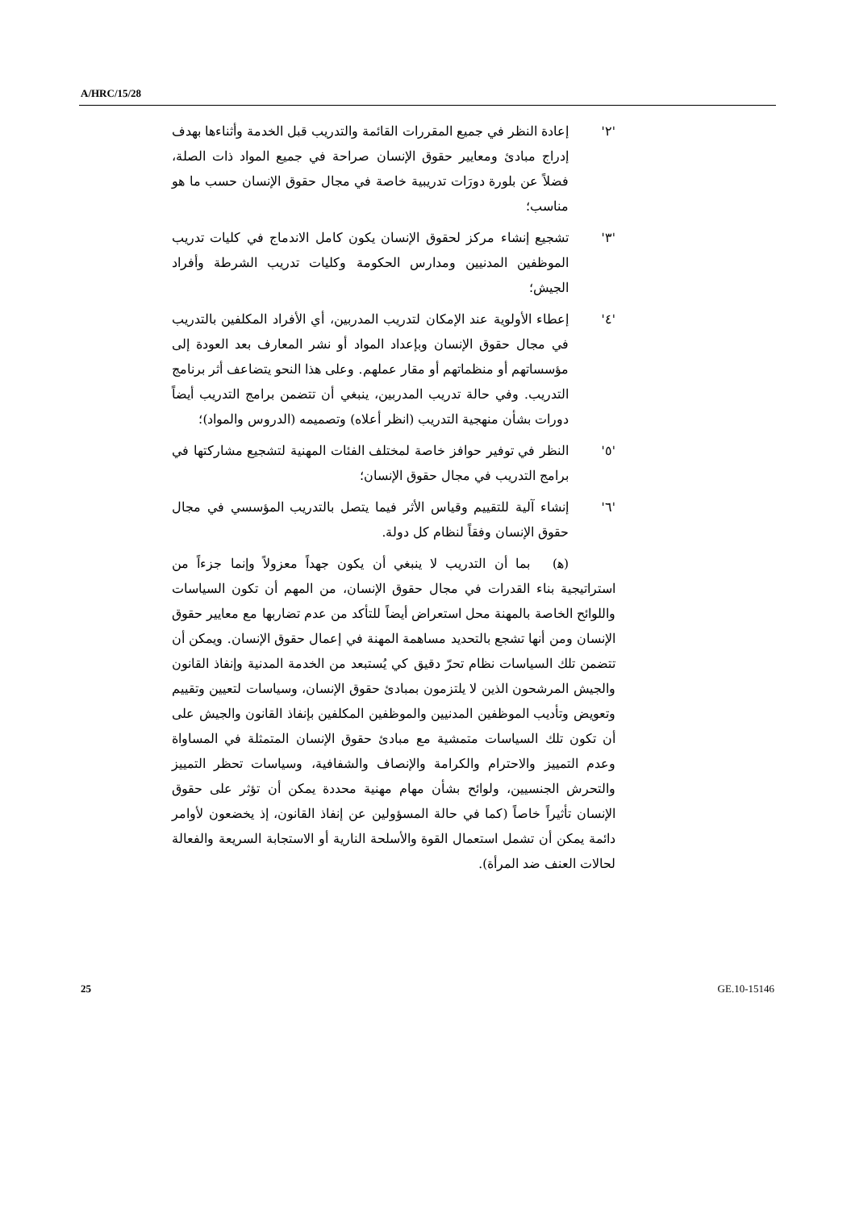A/HRC/15/28
'٢' إعادة النظر في جميع المقررات القائمة والتدريب قبل الخدمة وأثناءها بهدف إدراج مبادئ ومعايير حقوق الإنسان صراحة في جميع المواد ذات الصلة، فضلاً عن بلورة دورَات تدريبية خاصة في مجال حقوق الإنسان حسب ما هو مناسب؛
'٣' تشجيع إنشاء مركز لحقوق الإنسان يكون كامل الاندماج في كليات تدريب الموظفين المدنيين ومدارس الحكومة وكليات تدريب الشرطة وأفراد الجيش؛
'٤' إعطاء الأولوية عند الإمكان لتدريب المدربين، أي الأفراد المكلفين بالتدريب في مجال حقوق الإنسان وبإعداد المواد أو نشر المعارف بعد العودة إلى مؤسساتهم أو منظماتهم أو مقار عملهم. وعلى هذا النحو يتضاعف أثر برنامج التدريب. وفي حالة تدريب المدربين، ينبغي أن تتضمن برامج التدريب أيضاً دورات بشأن منهجية التدريب (انظر أعلاه) وتصميمه (الدروس والمواد)؛
'٥' النظر في توفير حوافز خاصة لمختلف الفئات المهنية لتشجيع مشاركتها في برامج التدريب في مجال حقوق الإنسان؛
'٦' إنشاء آلية للتقييم وقياس الأثر فيما يتصل بالتدريب المؤسسي في مجال حقوق الإنسان وفقاً لنظام كل دولة.
(ﻫ) بما أن التدريب لا ينبغي أن يكون جهداً معزولاً وإنما جزءاً من استراتيجية بناء القدرات في مجال حقوق الإنسان، من المهم أن تكون السياسات واللوائح الخاصة بالمهنة محل استعراض أيضاً للتأكد من عدم تضاربها مع معايير حقوق الإنسان ومن أنها تشجع بالتحديد مساهمة المهنة في إعمال حقوق الإنسان. ويمكن أن تتضمن تلك السياسات نظام تحرّ دقيق كي يُستبعد من الخدمة المدنية وإنفاذ القانون والجيش المرشحون الذين لا يلتزمون بمبادئ حقوق الإنسان، وسياسات لتعيين وتقييم وتعويض وتأديب الموظفين المدنيين والموظفين المكلفين بإنفاذ القانون والجيش على أن تكون تلك السياسات متمشية مع مبادئ حقوق الإنسان المتمثلة في المساواة وعدم التمييز والاحترام والكرامة والإنصاف والشفافية، وسياسات تحظر التمييز والتحرش الجنسيين، ولوائح بشأن مهام مهنية محددة يمكن أن تؤثر على حقوق الإنسان تأثيراً خاصاً (كما في حالة المسؤولين عن إنفاذ القانون، إذ يخضعون لأوامر دائمة يمكن أن تشمل استعمال القوة والأسلحة النارية أو الاستجابة السريعة والفعالة لحالات العنف ضد المرأة).
25 GE.10-15146